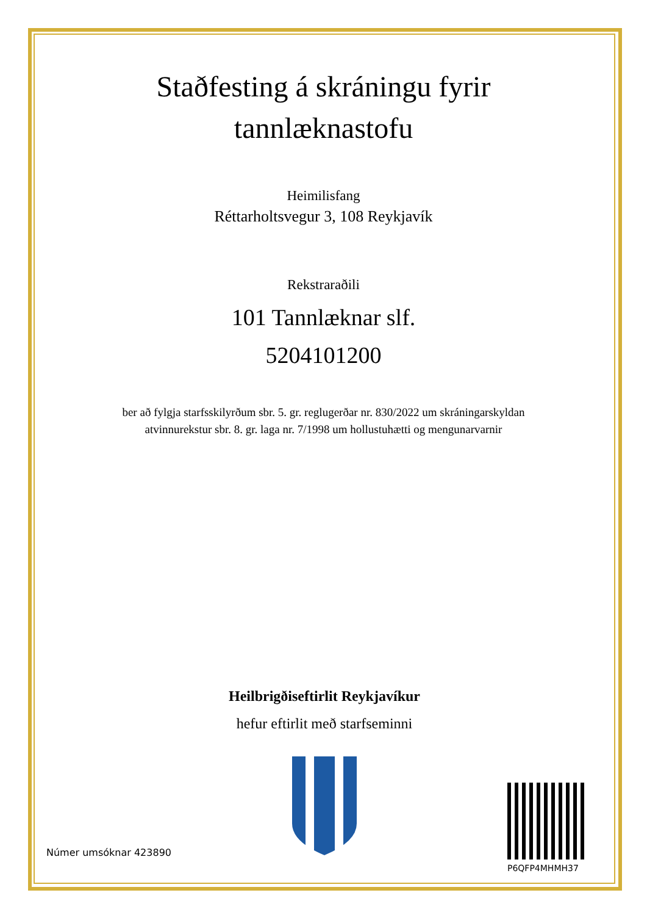Staðfesting á skráningu fyrir tannlæknastofu
Heimilisfang
Réttarholtsvegur 3, 108 Reykjavík
Rekstraraðili
101 Tannlæknar slf.
5204101200
ber að fylgja starfsskilyrðum sbr. 5. gr. reglugerðar nr. 830/2022 um skráningarskyldan
atvinnurekstur sbr. 8. gr. laga nr. 7/1998 um hollustuhætti og mengunarvarnir
Heilbrigðiseftirlit Reykjavíkur
hefur eftirlit með starfseminni
Númer umsóknar 423890
P6QFP4MHMH37